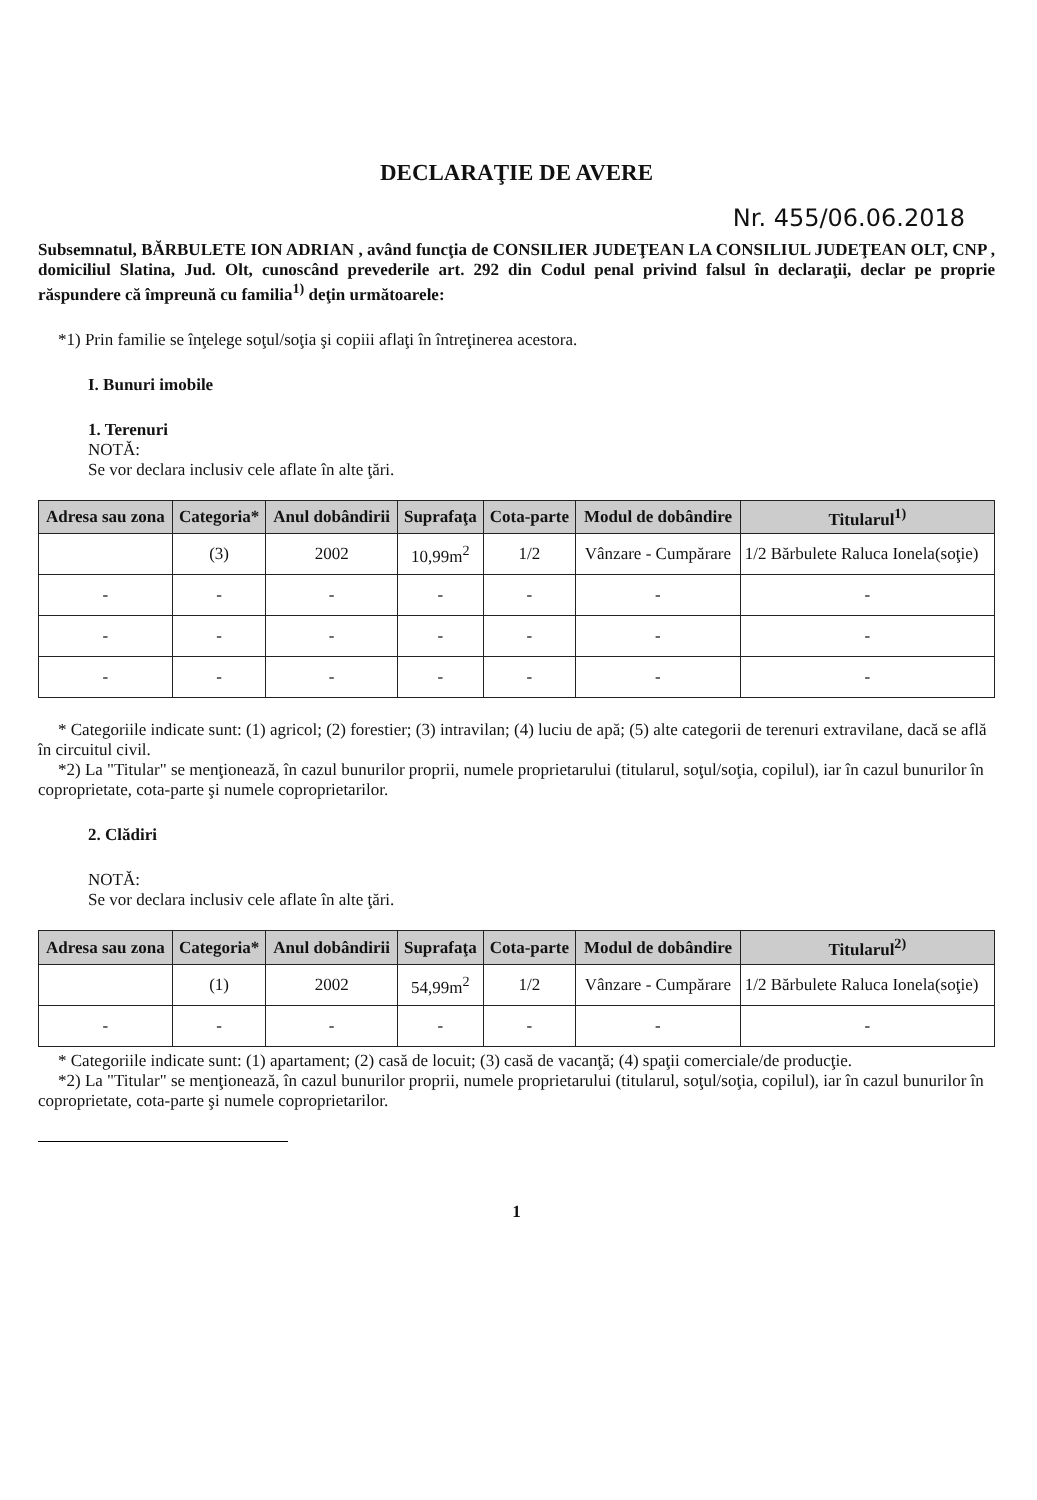DECLARAŢIE DE AVERE
Nr. 455/06.06.2018
Subsemnatul, BĂRBULETE ION ADRIAN , având funcţia de CONSILIER JUDEŢEAN LA CONSILIUL JUDEŢEAN OLT, CNP , domiciliul Slatina, Jud. Olt, cunoscând prevederile art. 292 din Codul penal privind falsul în declaraţii, declar pe proprie răspundere că împreună cu familia<sup>1)</sup> deţin următoarele:
*1) Prin familie se înţelege soţul/soţia şi copiii aflaţi în întreţinerea acestora.
I. Bunuri imobile
1. Terenuri
NOTĂ:
Se vor declara inclusiv cele aflate în alte ţări.
| Adresa sau zona | Categoria* | Anul dobândirii | Suprafaţa | Cota-parte | Modul de dobândire | Titularul<sup>1)</sup> |
| --- | --- | --- | --- | --- | --- | --- |
| | (3) | 2002 | 10,99m<sup>2</sup> | 1/2 | Vânzare - Cumpărare | 1/2 Bărbulete Raluca Ionela(soţie) |
| - | - | - | - | - | - | - |
| - | - | - | - | - | - | - |
| - | - | - | - | - | - | - |
* Categoriile indicate sunt: (1) agricol; (2) forestier; (3) intravilan; (4) luciu de apă; (5) alte categorii de terenuri extravilane, dacă se află în circuitul civil.
*2) La "Titular" se menţionează, în cazul bunurilor proprii, numele proprietarului (titularul, soţul/soţia, copilul), iar în cazul bunurilor în coproprietate, cota-parte şi numele coproprietarilor.
2. Clădiri
NOTĂ:
Se vor declara inclusiv cele aflate în alte ţări.
| Adresa sau zona | Categoria* | Anul dobândirii | Suprafaţa | Cota-parte | Modul de dobândire | Titularul<sup>2)</sup> |
| --- | --- | --- | --- | --- | --- | --- |
| | (1) | 2002 | 54,99m<sup>2</sup> | 1/2 | Vânzare - Cumpărare | 1/2 Bărbulete Raluca Ionela(soţie) |
| - | - | - | - | - | - | - |
* Categoriile indicate sunt: (1) apartament; (2) casă de locuit; (3) casă de vacanţă; (4) spaţii comerciale/de producţie.
*2) La "Titular" se menţionează, în cazul bunurilor proprii, numele proprietarului (titularul, soţul/soţia, copilul), iar în cazul bunurilor în coproprietate, cota-parte şi numele coproprietarilor.
1